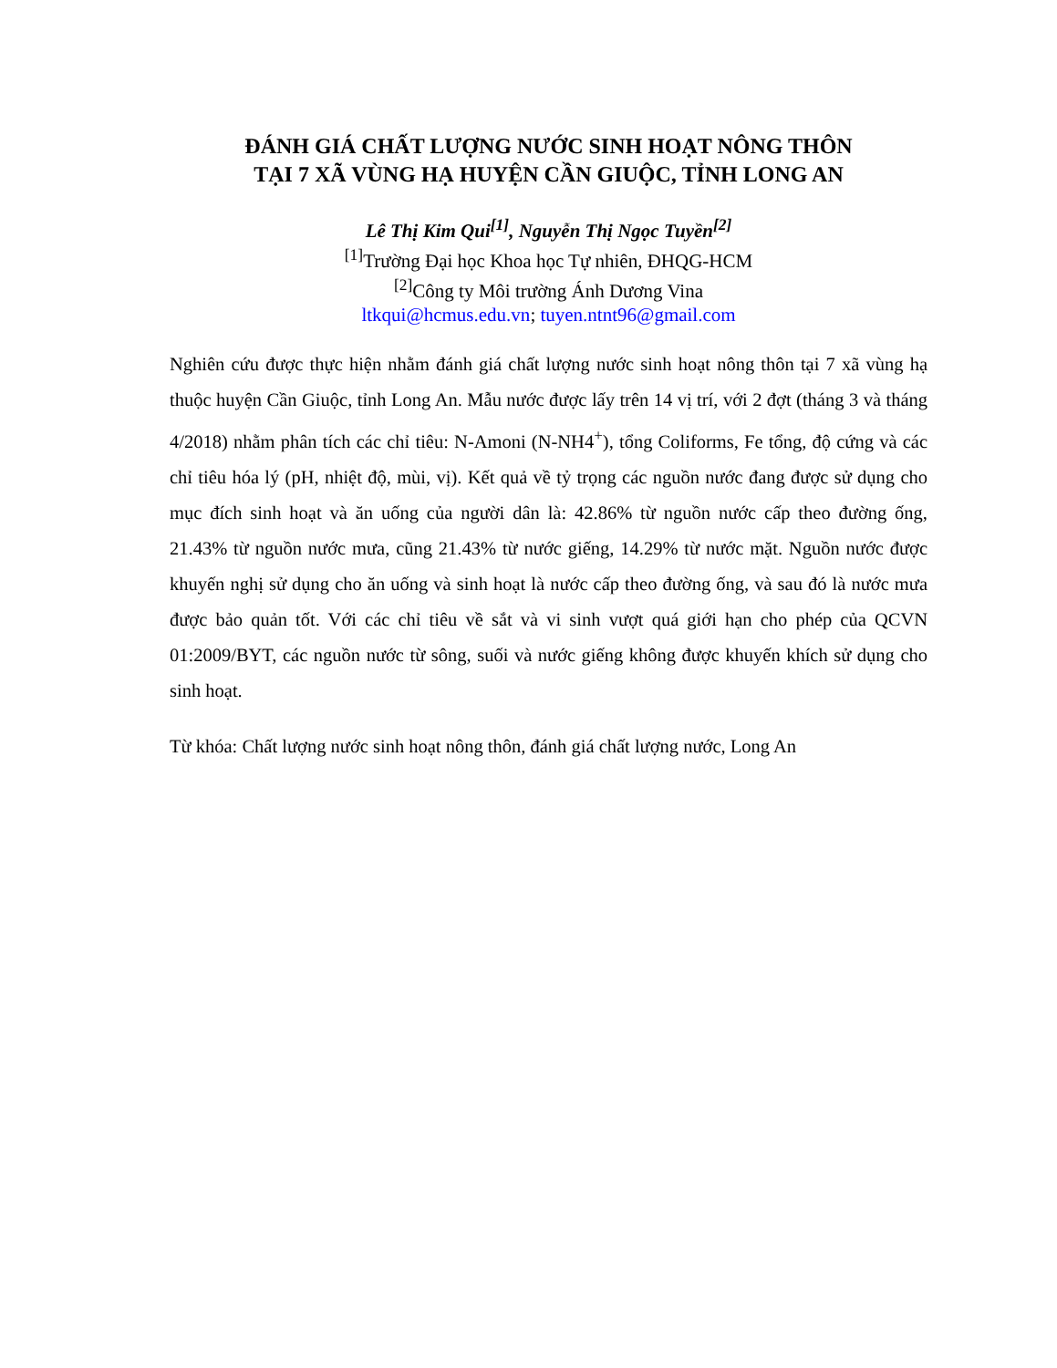ĐÁNH GIÁ CHẤT LƯỢNG NƯỚC SINH HOẠT NÔNG THÔN
TẠI 7 XÃ VÙNG HẠ HUYỆN CẦN GIUỘC, TỈNH LONG AN
Lê Thị Kim Qui<sup>[1]</sup>, Nguyễn Thị Ngọc Tuyền<sup>[2]</sup>
<sup>[1]</sup> Trường Đại học Khoa học Tự nhiên, ĐHQG-HCM
<sup>[2]</sup> Công ty Môi trường Ánh Dương Vina
ltkqui@hcmus.edu.vn; tuyen.ntnt96@gmail.com
Nghiên cứu được thực hiện nhằm đánh giá chất lượng nước sinh hoạt nông thôn tại 7 xã vùng hạ thuộc huyện Cần Giuộc, tỉnh Long An. Mẫu nước được lấy trên 14 vị trí, với 2 đợt (tháng 3 và tháng 4/2018) nhằm phân tích các chỉ tiêu: N-Amoni (N-NH4<sup>+</sup>), tổng Coliforms, Fe tổng, độ cứng và các chỉ tiêu hóa lý (pH, nhiệt độ, mùi, vị). Kết quả về tỷ trọng các nguồn nước đang được sử dụng cho mục đích sinh hoạt và ăn uống của người dân là: 42.86% từ nguồn nước cấp theo đường ống, 21.43% từ nguồn nước mưa, cũng 21.43% từ nước giếng, 14.29% từ nước mặt. Nguồn nước được khuyến nghị sử dụng cho ăn uống và sinh hoạt là nước cấp theo đường ống, và sau đó là nước mưa được bảo quản tốt. Với các chỉ tiêu về sắt và vi sinh vượt quá giới hạn cho phép của QCVN 01:2009/BYT, các nguồn nước từ sông, suối và nước giếng không được khuyến khích sử dụng cho sinh hoạt.
Từ khóa: Chất lượng nước sinh hoạt nông thôn, đánh giá chất lượng nước, Long An